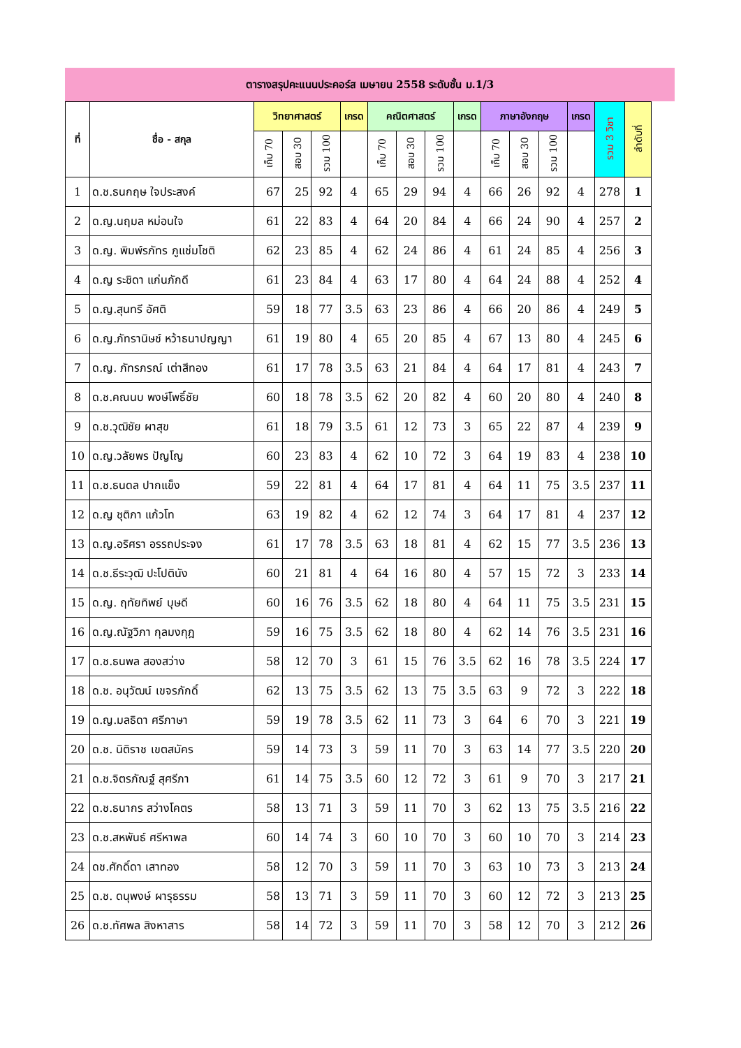ตารางสรุปคะแนนประคอร์ส เมษายน 2558 ระดับชั้น ม.1/3
| ที่ | ชื่อ - สกุล | วิทยาศาสตร์ | | | เกรด | คณิตศาสตร์ | | | เกรด | ภาษาอังกฤษ | | | เกรด | รวม 3 วิชา | ลำดับที่ |
| --- | --- | --- | --- | --- | --- | --- | --- | --- | --- | --- | --- | --- | --- | --- | --- |
| | | เก็บ 70 | สอบ 30 | รวม 100 | | เก็บ 70 | สอบ 30 | รวม 100 | | เก็บ 70 | สอบ 30 | รวม 100 | | | |
| 1 | ด.ช.ธนกฤษ ใจประสงค์ | 67 | 25 | 92 | 4 | 65 | 29 | 94 | 4 | 66 | 26 | 92 | 4 | 278 | 1 |
| 2 | ด.ญ.นฤมล หม่อนใจ | 61 | 22 | 83 | 4 | 64 | 20 | 84 | 4 | 66 | 24 | 90 | 4 | 257 | 2 |
| 3 | ด.ญ. พิมพ์รภัทร ภูแช่มโชติ | 62 | 23 | 85 | 4 | 62 | 24 | 86 | 4 | 61 | 24 | 85 | 4 | 256 | 3 |
| 4 | ด.ญ ระชิดา แก่นภักดี | 61 | 23 | 84 | 4 | 63 | 17 | 80 | 4 | 64 | 24 | 88 | 4 | 252 | 4 |
| 5 | ด.ญ.สุนทรี อัศติ | 59 | 18 | 77 | 3.5 | 63 | 23 | 86 | 4 | 66 | 20 | 86 | 4 | 249 | 5 |
| 6 | ด.ญ.ภัทรานิษช์ หว้าธนาปญญา | 61 | 19 | 80 | 4 | 65 | 20 | 85 | 4 | 67 | 13 | 80 | 4 | 245 | 6 |
| 7 | ด.ญ. ภัทรภรณ์ เต่าสีทอง | 61 | 17 | 78 | 3.5 | 63 | 21 | 84 | 4 | 64 | 17 | 81 | 4 | 243 | 7 |
| 8 | ด.ช.คณนบ พงษ์โพธิ์ชัย | 60 | 18 | 78 | 3.5 | 62 | 20 | 82 | 4 | 60 | 20 | 80 | 4 | 240 | 8 |
| 9 | ด.ช.วุฒิชัย ผาสุข | 61 | 18 | 79 | 3.5 | 61 | 12 | 73 | 3 | 65 | 22 | 87 | 4 | 239 | 9 |
| 10 | ด.ญ.วลัยพร ปัญโญ | 60 | 23 | 83 | 4 | 62 | 10 | 72 | 3 | 64 | 19 | 83 | 4 | 238 | 10 |
| 11 | ด.ช.ธนดล ปากแข็ง | 59 | 22 | 81 | 4 | 64 | 17 | 81 | 4 | 64 | 11 | 75 | 3.5 | 237 | 11 |
| 12 | ด.ญ ชุติภา แก้วโท | 63 | 19 | 82 | 4 | 62 | 12 | 74 | 3 | 64 | 17 | 81 | 4 | 237 | 12 |
| 13 | ด.ญ.อริศรา อรรถประจง | 61 | 17 | 78 | 3.5 | 63 | 18 | 81 | 4 | 62 | 15 | 77 | 3.5 | 236 | 13 |
| 14 | ด.ช.ธีระวุฒิ ปะโปตินัง | 60 | 21 | 81 | 4 | 64 | 16 | 80 | 4 | 57 | 15 | 72 | 3 | 233 | 14 |
| 15 | ด.ญ. ฤทัยทิพย์ บุษดี | 60 | 16 | 76 | 3.5 | 62 | 18 | 80 | 4 | 64 | 11 | 75 | 3.5 | 231 | 15 |
| 16 | ด.ญ.ณัฐวิภา กุลมงกุฎ | 59 | 16 | 75 | 3.5 | 62 | 18 | 80 | 4 | 62 | 14 | 76 | 3.5 | 231 | 16 |
| 17 | ด.ช.ธนพล สองสว่าง | 58 | 12 | 70 | 3 | 61 | 15 | 76 | 3.5 | 62 | 16 | 78 | 3.5 | 224 | 17 |
| 18 | ด.ช. อนุวัฒน์ เขจรภักดิ์ | 62 | 13 | 75 | 3.5 | 62 | 13 | 75 | 3.5 | 63 | 9 | 72 | 3 | 222 | 18 |
| 19 | ด.ญ.มลธิดา ศรีภาษา | 59 | 19 | 78 | 3.5 | 62 | 11 | 73 | 3 | 64 | 6 | 70 | 3 | 221 | 19 |
| 20 | ด.ช. นิติราช เขตสมัคร | 59 | 14 | 73 | 3 | 59 | 11 | 70 | 3 | 63 | 14 | 77 | 3.5 | 220 | 20 |
| 21 | ด.ช.จิตรภัณฐ์ สุศรีภา | 61 | 14 | 75 | 3.5 | 60 | 12 | 72 | 3 | 61 | 9 | 70 | 3 | 217 | 21 |
| 22 | ด.ช.ธนากร สว่างโคตร | 58 | 13 | 71 | 3 | 59 | 11 | 70 | 3 | 62 | 13 | 75 | 3.5 | 216 | 22 |
| 23 | ด.ช.สหพันธ์ ศรีหาพล | 60 | 14 | 74 | 3 | 60 | 10 | 70 | 3 | 60 | 10 | 70 | 3 | 214 | 23 |
| 24 | ดช.ศักดิ์ดา เสาทอง | 58 | 12 | 70 | 3 | 59 | 11 | 70 | 3 | 63 | 10 | 73 | 3 | 213 | 24 |
| 25 | ด.ช. ดนุพงษ์ ผารุธรรม | 58 | 13 | 71 | 3 | 59 | 11 | 70 | 3 | 60 | 12 | 72 | 3 | 213 | 25 |
| 26 | ด.ช.ทัศพล สิงหาสาร | 58 | 14 | 72 | 3 | 59 | 11 | 70 | 3 | 58 | 12 | 70 | 3 | 212 | 26 |